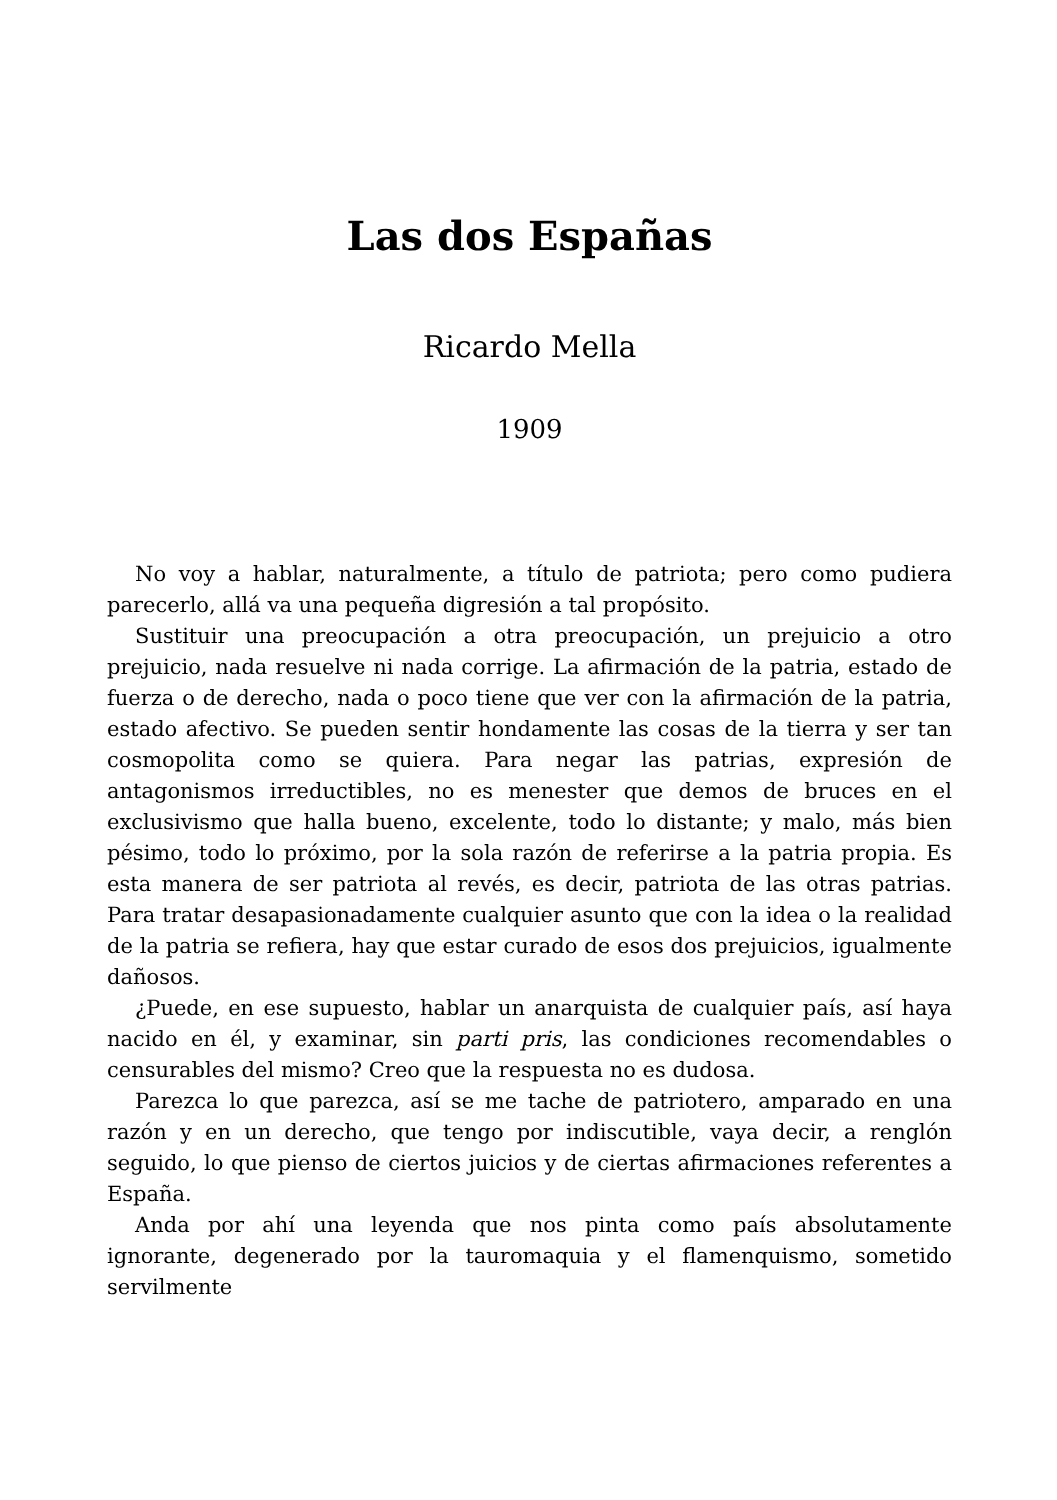Las dos Españas
Ricardo Mella
1909
No voy a hablar, naturalmente, a título de patriota; pero como pudiera parecerlo, allá va una pequeña digresión a tal propósito.
Sustituir una preocupación a otra preocupación, un prejuicio a otro prejuicio, nada resuelve ni nada corrige. La afirmación de la patria, estado de fuerza o de derecho, nada o poco tiene que ver con la afirmación de la patria, estado afectivo. Se pueden sentir hondamente las cosas de la tierra y ser tan cosmopolita como se quiera. Para negar las patrias, expresión de antagonismos irreductibles, no es menester que demos de bruces en el exclusivismo que halla bueno, excelente, todo lo distante; y malo, más bien pésimo, todo lo próximo, por la sola razón de referirse a la patria propia. Es esta manera de ser patriota al revés, es decir, patriota de las otras patrias. Para tratar desapasionadamente cualquier asunto que con la idea o la realidad de la patria se refiera, hay que estar curado de esos dos prejuicios, igualmente dañosos.
¿Puede, en ese supuesto, hablar un anarquista de cualquier país, así haya nacido en él, y examinar, sin parti pris, las condiciones recomendables o censurables del mismo? Creo que la respuesta no es dudosa.
Parezca lo que parezca, así se me tache de patriotero, amparado en una razón y en un derecho, que tengo por indiscutible, vaya decir, a renglón seguido, lo que pienso de ciertos juicios y de ciertas afirmaciones referentes a España.
Anda por ahí una leyenda que nos pinta como país absolutamente ignorante, degenerado por la tauromaquia y el flamenquismo, sometido servilmente